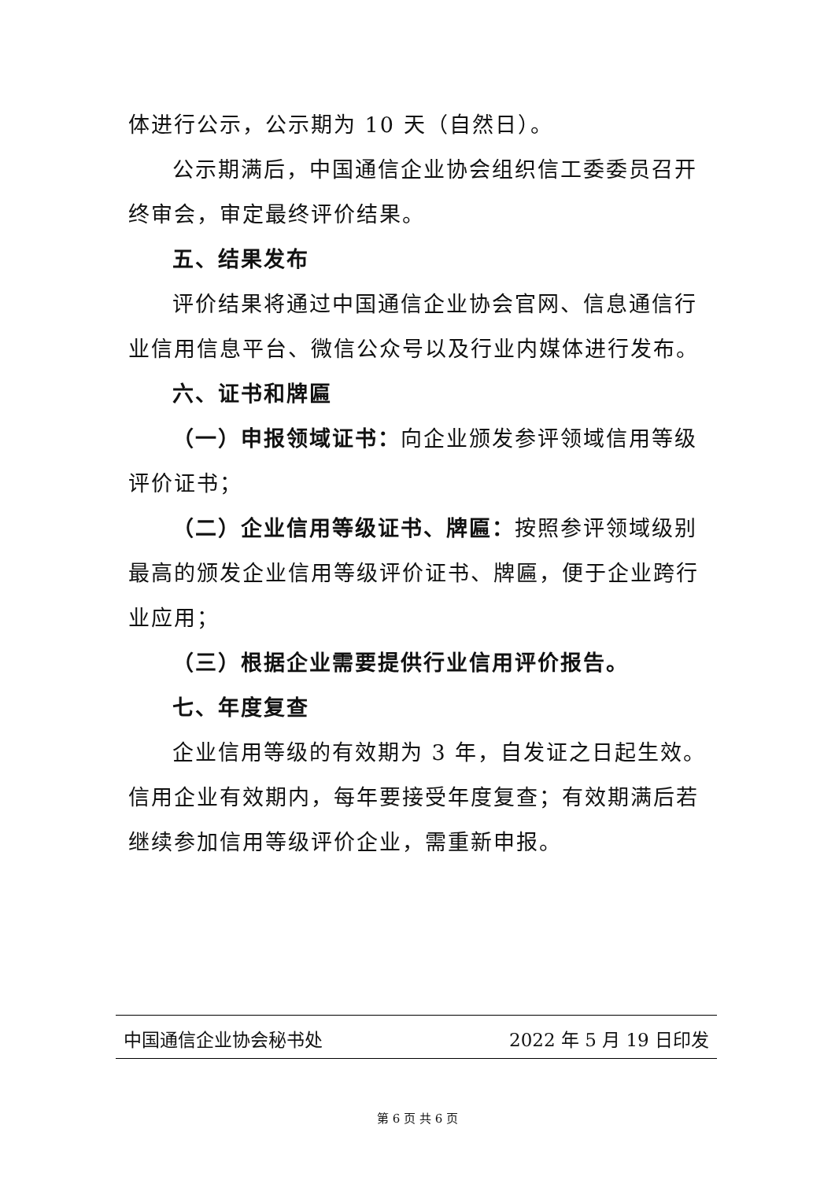体进行公示，公示期为 10 天（自然日）。
公示期满后，中国通信企业协会组织信工委委员召开终审会，审定最终评价结果。
五、结果发布
评价结果将通过中国通信企业协会官网、信息通信行业信用信息平台、微信公众号以及行业内媒体进行发布。
六、证书和牌匾
（一）申报领域证书：向企业颁发参评领域信用等级评价证书；
（二）企业信用等级证书、牌匾：按照参评领域级别最高的颁发企业信用等级评价证书、牌匾，便于企业跨行业应用；
（三）根据企业需要提供行业信用评价报告。
七、年度复查
企业信用等级的有效期为 3 年，自发证之日起生效。信用企业有效期内，每年要接受年度复查；有效期满后若继续参加信用等级评价企业，需重新申报。
中国通信企业协会秘书处 2022 年 5 月 19 日印发
第 6 页 共 6 页